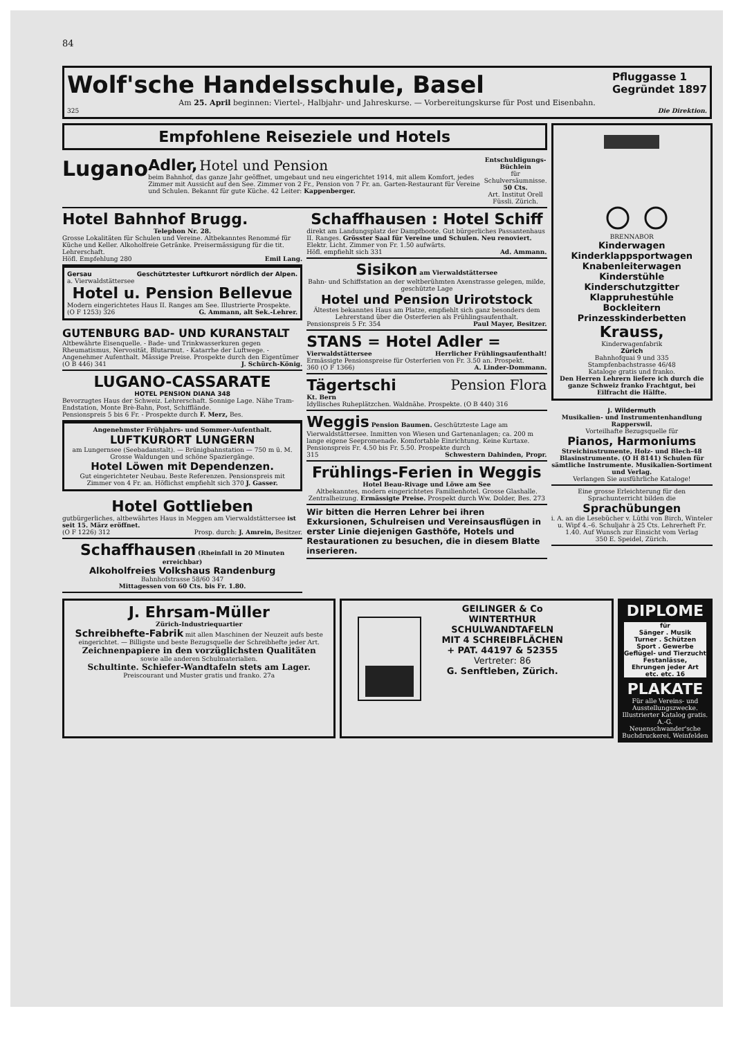84
Wolf'sche Handelsschule, Basel Pfluggasse 1
Gegründet 1897
Am 25. April beginnen: Viertel-, Halbjahr- und Jahreskurse. — Vorbereitungskurse für Post und Eisenbahn.
325 Die Direktion.
Empfohlene Reiseziele und Hotels
Lugano
Adler, Hotel und Pension
beim Bahnhof, das ganze Jahr geöffnet, umgebaut und neu eingerichtet 1914, mit allem Komfort, jedes Zimmer mit Aussicht auf den See. Zimmer von 2 Fr., Pension von 7 Fr. an. Garten-Restaurant für Vereine und Schulen. Bekannt für gute Küche. 42 Leiter: Kappenberger.
Entschuldigungs-Büchlein
für Schulversäumnisse.
50 Cts.
Art. Institut Orell Füssli. Zürich.
Hotel Bahnhof Brugg.
Telephon Nr. 28.
Grosse Lokalitäten für Schulen und Vereine. Altbekanntes Renommé für Küche und Keller. Alkoholfreie Getränke. Preisermässigung für die tit. Lehrerschaft.
Höfl. Empfehlung 280 Emil Lang.
Gersau Geschütztester Luftkurort nördlich der Alpen.
a. Vierwaldstättersee
Hotel u. Pension Bellevue
Modern eingerichtetes Haus II. Ranges am See. Illustrierte Prospekte.
(O F 1253) 326 G. Ammann, alt Sek.-Lehrer.
GUTENBURG BAD- UND KURANSTALT
Altbewährte Eisenquelle. - Bade- und Trinkwasserkuren gegen Rheumatismus, Nervosität, Blutarmut. - Katarrhe der Luftwege. - Angenehmer Aufenthalt. Mässige Preise. Prospekte durch den Eigentümer
(O B 446) 341 J. Schürch-König.
LUGANO-CASSARATE
HOTEL PENSION DIANA 348
Bevorzugtes Haus der Schweiz. Lehrerschaft. Sonnige Lage. Nähe Tram-Endstation, Monte Brè-Bahn, Post, Schifflände.
Pensionspreis 5 bis 6 Fr. - Prospekte durch F. Merz, Bes.
Angenehmster Frühjahrs- und Sommer-Aufenthalt.
LUFTKURORT LUNGERN
am Lungernsee (Seebadanstalt). — Brünigbahnstation — 750 m ü. M. Grosse Waldungen und schöne Spaziergänge.
Hotel Löwen mit Dependenzen.
Gut eingerichteter Neubau. Beste Referenzen. Pensionspreis mit Zimmer von 4 Fr. an. Höflichst empfiehlt sich 370 J. Gasser.
Hotel Gottlieben
gutbürgerliches, altbewährtes Haus in Meggen am Vierwaldstättersee ist seit 15. März eröffnet.
(O F 1226) 312 Prosp. durch: J. Amrein, Besitzer.
Schaffhausen (Rheinfall in 20 Minuten erreichbar)
Alkoholfreies Volkshaus Randenburg
Bahnhofstrasse 58/60 347
Mittagessen von 60 Cts. bis Fr. 1.80.
Schaffhausen : Hotel Schiff
direkt am Landungsplatz der Dampfboote. Gut bürgerliches Passantenhaus II. Ranges. Grösster Saal für Vereine und Schulen. Neu renoviert. Elektr. Licht. Zimmer von Fr. 1.50 aufwärts.
Höfl. empfiehlt sich 331 Ad. Ammann.
Sisikon am Vierwaldstättersee
Bahn- und Schiffstation an der weltberühmten Axenstrasse gelegen, milde, geschützte Lage
Hotel und Pension Urirotstock
Ältestes bekanntes Haus am Platze, empfiehlt sich ganz besonders dem Lehrerstand über die Osterferien als Frühlingsaufenthalt.
Pensionspreis 5 Fr. 354 Paul Mayer, Besitzer.
STANS = Hotel Adler =
Vierwaldstättersee Herrlicher Frühlingsaufenthalt!
Ermässigte Pensionspreise für Osterferien von Fr. 3.50 an. Prospekt.
360 (O F 1366) A. Linder-Dommann.
Tägertschi Pension Flora
Kt. Bern
Idyllisches Ruheplätzchen. Waldnähe. Prospekte. (O B 440) 316
Weggis Pension Baumen. Geschützteste Lage am Vierwaldstättersee. Inmitten von Wiesen und Gartenanlagen; ca. 200 m lange eigene Seepromenade. Komfortable Einrichtung. Keine Kurtaxe. Pensionspreis Fr. 4.50 bis Fr. 5.50. Prospekte durch
315 Schwestern Dahinden, Propr.
Frühlings-Ferien in Weggis
Hotel Beau-Rivage und Löwe am See
Altbekanntes, modern eingerichtetes Familienhotel. Grosse Glashalle. Zentralheizung. Ermässigte Preise. Prospekt durch Ww. Dolder, Bes. 273
Wir bitten die Herren Lehrer bei ihren Exkursionen, Schulreisen und Vereinsausflügen in erster Linie diejenigen Gasthöfe, Hotels und Restaurationen zu besuchen, die in diesem Blatte inserieren.
BRENNABOR
Kinderwagen
Kinderklappsportwagen
Knabenleiterwagen
Kinderstühle
Kinderschutzgitter
Klappruhestühle
Bockleitern
Prinzesskinderbetten
Krauss,
Kinderwagenfabrik
Zürich
Bahnhofquai 9 und 335
Stampfenbachstrasse 46/48
Kataloge gratis und franko.
Den Herren Lehrern liefere ich durch die ganze Schweiz franko Frachtgut, bei Eilfracht die Hälfte.
J. Wildermuth
Musikalien- und Instrumentenhandlung Rapperswil.
Vorteilhafte Bezugsquelle für
Pianos, Harmoniums
Streichinstrumente, Holz- und Blech-48 Blasinstrumente. (O H 8141) Schulen für sämtliche Instrumente. Musikalien-Sortiment und Verlag.
Verlangen Sie ausführliche Kataloge!
Eine grosse Erleichterung für den Sprachunterricht bilden die
Sprachübungen
i. A. an die Lesebücher v. Lüthi von Birch, Winteler u. Wipf 4.–6. Schuljahr à 25 Cts. Lehrerheft Fr. 1.40. Auf Wunsch zur Einsicht vom Verlag
350 E. Speidel, Zürich.
J. Ehrsam-Müller
Zürich-Industriequartier
Schreibhefte-Fabrik mit allen Maschinen der Neuzeit aufs beste eingerichtet. — Billigste und beste Bezugsquelle der Schreibhefte jeder Art.
Zeichnenpapiere in den vorzüglichsten Qualitäten
sowie alle anderen Schulmaterialien.
Schultinte. Schiefer-Wandtafeln stets am Lager.
Preiscourant und Muster gratis und franko. 27a
GEILINGER & Co
WINTERTHUR
SCHULWANDTAFELN
MIT 4 SCHREIBFLÄCHEN
+ PAT. 44197 & 52355
Vertreter: 86
G. Senftleben, Zürich.
DIPLOME
für
Sänger . Musik
Turner . Schützen
Sport . Gewerbe
Geflügel- und Tierzucht
Festanlässe,
Ehrungen jeder Art
etc. etc. 16
PLAKATE
Für alle Vereins- und Ausstellungszwecke. Illustrierter Katalog gratis.
A.-G. Neuenschwander'sche Buchdruckerei, Weinfelden